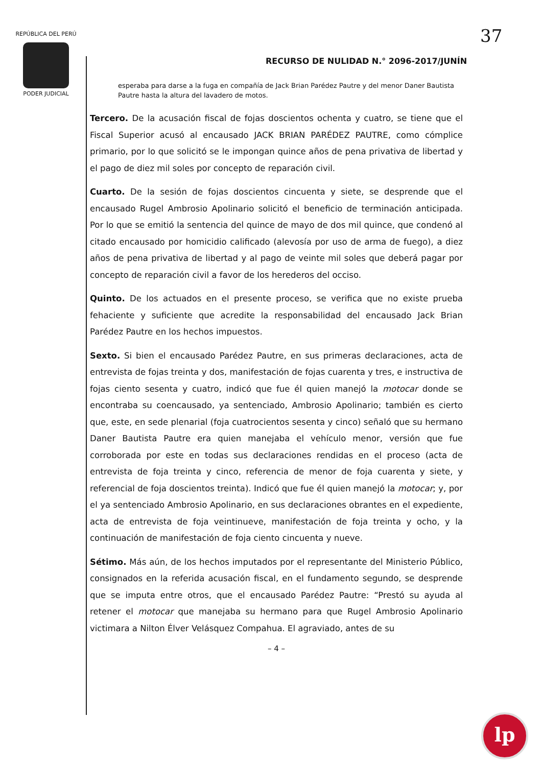REPÚBLICA DEL PERÚ
PODER JUDICIAL
37
RECURSO DE NULIDAD N.° 2096-2017/JUNÍN
esperaba para darse a la fuga en compañía de Jack Brian Parédez Pautre y del menor Daner Bautista Pautre hasta la altura del lavadero de motos.
Tercero. De la acusación fiscal de fojas doscientos ochenta y cuatro, se tiene que el Fiscal Superior acusó al encausado JACK BRIAN PARÉDEZ PAUTRE, como cómplice primario, por lo que solicitó se le impongan quince años de pena privativa de libertad y el pago de diez mil soles por concepto de reparación civil.
Cuarto. De la sesión de fojas doscientos cincuenta y siete, se desprende que el encausado Rugel Ambrosio Apolinario solicitó el beneficio de terminación anticipada. Por lo que se emitió la sentencia del quince de mayo de dos mil quince, que condenó al citado encausado por homicidio calificado (alevosía por uso de arma de fuego), a diez años de pena privativa de libertad y al pago de veinte mil soles que deberá pagar por concepto de reparación civil a favor de los herederos del occiso.
Quinto. De los actuados en el presente proceso, se verifica que no existe prueba fehaciente y suficiente que acredite la responsabilidad del encausado Jack Brian Parédez Pautre en los hechos impuestos.
Sexto. Si bien el encausado Parédez Pautre, en sus primeras declaraciones, acta de entrevista de fojas treinta y dos, manifestación de fojas cuarenta y tres, e instructiva de fojas ciento sesenta y cuatro, indicó que fue él quien manejó la motocar donde se encontraba su coencausado, ya sentenciado, Ambrosio Apolinario; también es cierto que, este, en sede plenarial (foja cuatrocientos sesenta y cinco) señaló que su hermano Daner Bautista Pautre era quien manejaba el vehículo menor, versión que fue corroborada por este en todas sus declaraciones rendidas en el proceso (acta de entrevista de foja treinta y cinco, referencia de menor de foja cuarenta y siete, y referencial de foja doscientos treinta). Indicó que fue él quien manejó la motocar; y, por el ya sentenciado Ambrosio Apolinario, en sus declaraciones obrantes en el expediente, acta de entrevista de foja veintinueve, manifestación de foja treinta y ocho, y la continuación de manifestación de foja ciento cincuenta y nueve.
Sétimo. Más aún, de los hechos imputados por el representante del Ministerio Público, consignados en la referida acusación fiscal, en el fundamento segundo, se desprende que se imputa entre otros, que el encausado Parédez Pautre: “Prestó su ayuda al retener el motocar que manejaba su hermano para que Rugel Ambrosio Apolinario victimara a Nilton Élver Velásquez Compahua. El agraviado, antes de su
– 4 –
lp